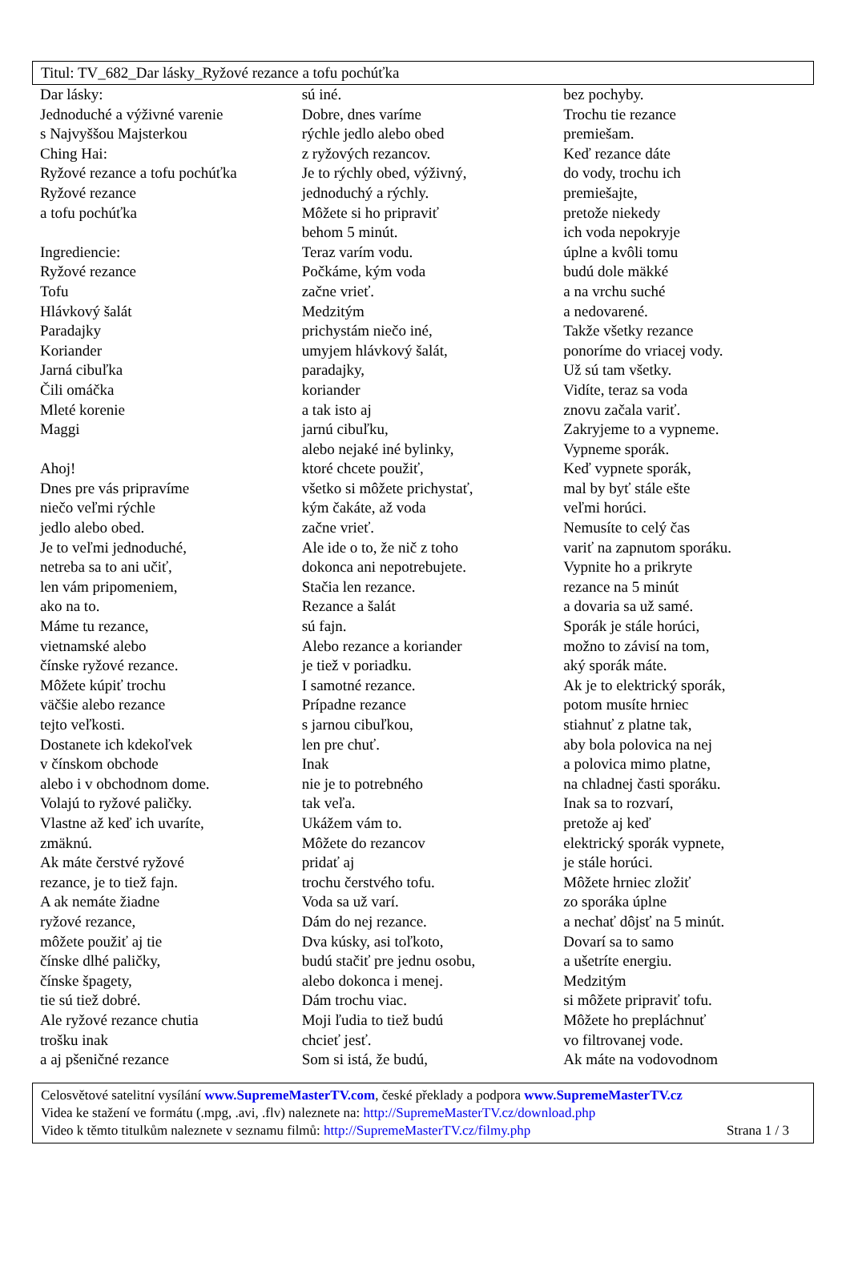Titul: TV_682_Dar lásky_Ryžové rezance a tofu pochúťka
Dar lásky:
Jednoduché a výživné varenie
s Najvyššou Majsterkou
Ching Hai:
Ryžové rezance a tofu pochúťka
Ryžové rezance
a tofu pochúťka
Ingrediencie:
Ryžové rezance
Tofu
Hlávkový šalát
Paradajky
Koriander
Jarná cibuľka
Čili omáčka
Mleté korenie
Maggi
Ahoj!
Dnes pre vás pripravíme
niečo veľmi rýchle
jedlo alebo obed.
Je to veľmi jednoduché,
netreba sa to ani učiť,
len vám pripomeniem,
ako na to.
Máme tu rezance,
vietnamské alebo
čínske ryžové rezance.
Môžete kúpiť trochu
väčšie alebo rezance
tejto veľkosti.
Dostanete ich kdekoľvek
v čínskom obchode
alebo i v obchodnom dome.
Volajú to ryžové paličky.
Vlastne až keď ich uvaríte,
zmäknú.
Ak máte čerstvé ryžové
rezance, je to tiež fajn.
A ak nemáte žiadne
ryžové rezance,
môžete použiť aj tie
čínske dlhé paličky,
čínske špagety,
tie sú tiež dobré.
Ale ryžové rezance chutia
trošku inak
a aj pšeničné rezance
sú iné.
Dobre, dnes varíme
rýchle jedlo alebo obed
z ryžových rezancov.
Je to rýchly obed, výživný,
jednoduchý a rýchly.
Môžete si ho pripraviť
behom 5 minút.
Teraz varím vodu.
Počkáme, kým voda
začne vrieť.
Medzitým
prichystám niečo iné,
umyjem hlávkový šalát,
paradajky,
koriander
a tak isto aj
jarnú cibuľku,
alebo nejaké iné bylinky,
ktoré chcete použiť,
všetko si môžete prichystať,
kým čakáte, až voda
začne vrieť.
Ale ide o to, že nič z toho
dokonca ani nepotrebujete.
Stačia len rezance.
Rezance a šalát
sú fajn.
Alebo rezance a koriander
je tiež v poriadku.
I samotné rezance.
Prípadne rezance
s jarnou cibuľkou,
len pre chuť.
Inak
nie je to potrebného
tak veľa.
Ukážem vám to.
Môžete do rezancov
pridať aj
trochu čerstvého tofu.
Voda sa už varí.
Dám do nej rezance.
Dva kúsky, asi toľkoto,
budú stačiť pre jednu osobu,
alebo dokonca i menej.
Dám trochu viac.
Moji ľudia to tiež budú
chcieť jesť.
Som si istá, že budú,
bez pochyby.
Trochu tie rezance
premiešam.
Keď rezance dáte
do vody, trochu ich
premiešajte,
pretože niekedy
ich voda nepokryje
úplne a kvôli tomu
budú dole mäkké
a na vrchu suché
a nedovarené.
Takže všetky rezance
ponoríme do vriacej vody.
Už sú tam všetky.
Vidíte, teraz sa voda
znovu začala variť.
Zakryjeme to a vypneme.
Vypneme sporák.
Keď vypnete sporák,
mal by byť stále ešte
veľmi horúci.
Nemusíte to celý čas
variť na zapnutom sporáku.
Vypnite ho a prikryte
rezance na 5 minút
a dovaria sa už samé.
Sporák je stále horúci,
možno to závisí na tom,
aký sporák máte.
Ak je to elektrický sporák,
potom musíte hrniec
stiahnuť z platne tak,
aby bola polovica na nej
a polovica mimo platne,
na chladnej časti sporáku.
Inak sa to rozvarí,
pretože aj keď
elektrický sporák vypnete,
je stále horúci.
Môžete hrniec zložiť
zo sporáka úplne
a nechať dôjsť na 5 minút.
Dovarí sa to samo
a ušetríte energiu.
Medzitým
si môžete pripraviť tofu.
Môžete ho prepláchnuť
vo filtrovanej vode.
Ak máte na vodovodnom
Celosvětové satelitní vysílání www.SupremeMasterTV.com, české překlady a podpora www.SupremeMasterTV.cz
Videa ke stažení ve formátu (.mpg, .avi, .flv) naleznete na: http://SupremeMasterTV.cz/download.php
Video k těmto titulkům naleznete v seznamu filmů: http://SupremeMasterTV.cz/filmy.php Strana 1 / 3